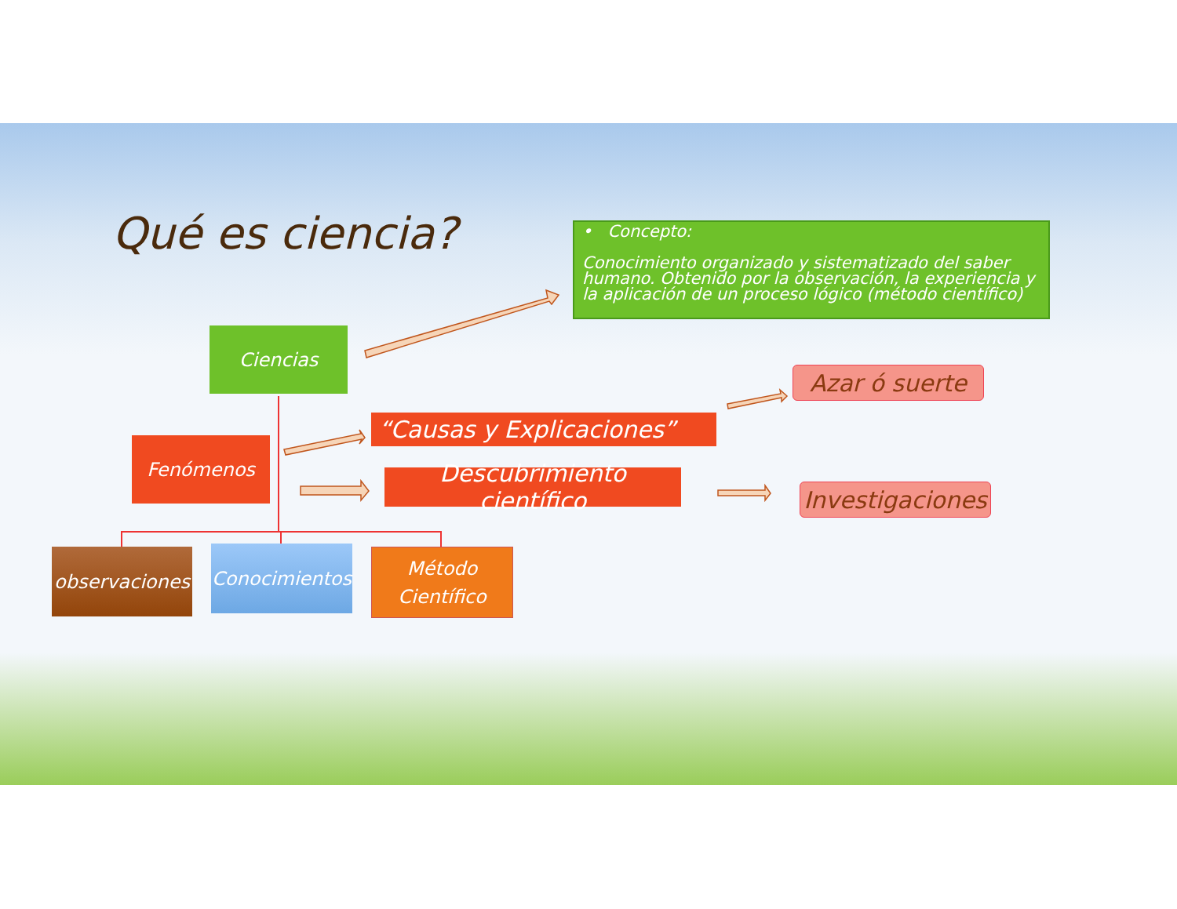Qué es ciencia?
• Concepto:
Conocimiento organizado y sistematizado del saber humano. Obtenido por la observación, la experiencia y la aplicación de un proceso lógico (método científico)
Ciencias
Fenómenos
“Causas y Explicaciones”
Descubrimiento científico
Azar ó suerte
Investigaciones
observaciones
Conocimientos
Método
Científico